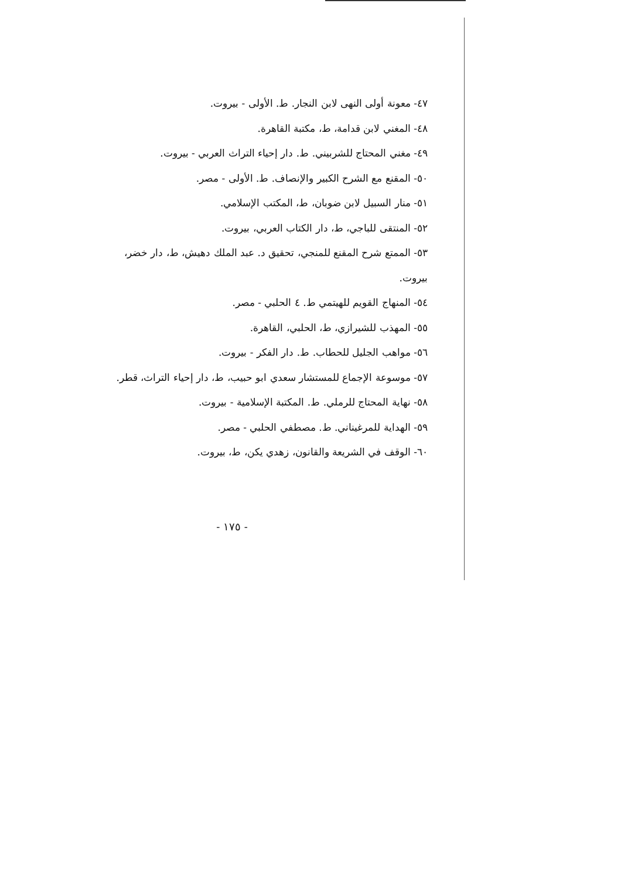٤٧- معونة أولى النهى لابن النجار. ط. الأولى - بيروت.
٤٨- المغني لابن قدامة، ط، مكتبة القاهرة.
٤٩- مغني المحتاج للشربيني. ط. دار إحياء التراث العربي - بيروت.
٥٠- المقنع مع الشرح الكبير والإنصاف. ط. الأولى - مصر.
٥١- منار السبيل لابن ضوبان، ط، المكتب الإسلامي.
٥٢- المنتقى للباجي، ط، دار الكتاب العربي، بيروت.
٥٣- الممتع شرح المقنع للمنجي، تحقيق د. عبد الملك دهيش، ط، دار خضر، بيروت.
٥٤- المنهاج القويم للهيتمي ط. ٤ الحلبي - مصر.
٥٥- المهذب للشيرازي، ط، الحلبي، القاهرة.
٥٦- مواهب الجليل للحطاب. ط. دار الفكر - بيروت.
٥٧- موسوعة الإجماع للمستشار سعدي ابو حبيب، ط، دار إحياء التراث، قطر.
٥٨- نهاية المحتاج للرملي. ط. المكتبة الإسلامية - بيروت.
٥٩- الهداية للمرغيناني. ط. مصطفي الحلبي - مصر.
٦٠- الوقف في الشريعة والقانون، زهدي يكن، ط، بيروت.
- ١٧٥ -